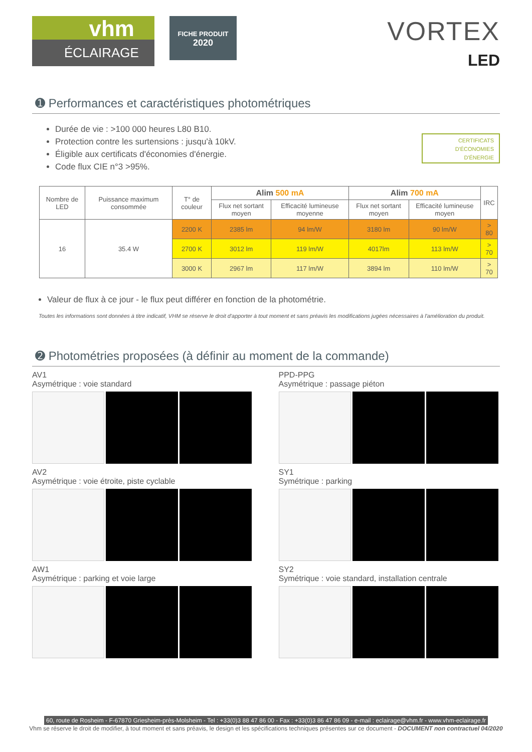vhm
ÉCLAIRAGE
FICHE PRODUIT
2020
VORTEX
LED
➊ Performances et caractéristiques photométriques
CERTIFICATS
D'ÉCONOMIES
D'ÉNERGIE
Durée de vie : >100 000 heures L80 B10.
Protection contre les surtensions : jusqu'à 10kV.
Éligible aux certificats d'économies d'énergie.
Code flux CIE n°3 >95%.
| Nombre de LED | Puissance maximum consommée | T° de couleur | Alim 500 mA | | Alim 700 mA | | IRC |
| --- | --- | --- | --- | --- | --- | --- | --- |
| | | | Flux net sortant moyen | Efficacité lumineuse moyenne | Flux net sortant moyen | Efficacité lumineuse moyen | |
| 16 | 35.4 W | 2200 K | 2385 lm | 94 lm/W | 3180 lm | 90 lm/W | > 80 |
| | | 2700 K | 3012 lm | 119 lm/W | 4017lm | 113 lm/W | > 70 |
| | | 3000 K | 2967 lm | 117 lm/W | 3894 lm | 110 lm/W | > 70 |
Valeur de flux à ce jour - le flux peut différer en fonction de la photométrie.
Toutes les informations sont données à titre indicatif, VHM se réserve le droit d'apporter à tout moment et sans préavis les modifications jugées nécessaires à l'amélioration du produit.
➋ Photométries proposées (à définir au moment de la commande)
AV1
Asymétrique : voie standard
PPD-PPG
Asymétrique : passage piéton
AV2
Asymétrique : voie étroite, piste cyclable
SY1
Symétrique : parking
AW1
Asymétrique : parking et voie large
SY2
Symétrique : voie standard, installation centrale
60, route de Rosheim - F-67870 Griesheim-près-Molsheim - Tel : +33(0)3 88 47 86 00 - Fax : +33(0)3 86 47 86 09 - e-mail : eclairage@vhm.fr - www.vhm-eclairage.fr
Vhm se réserve le droit de modifier, à tout moment et sans préavis, le design et les spécifications techniques présentes sur ce document - DOCUMENT non contractuel 04/2020